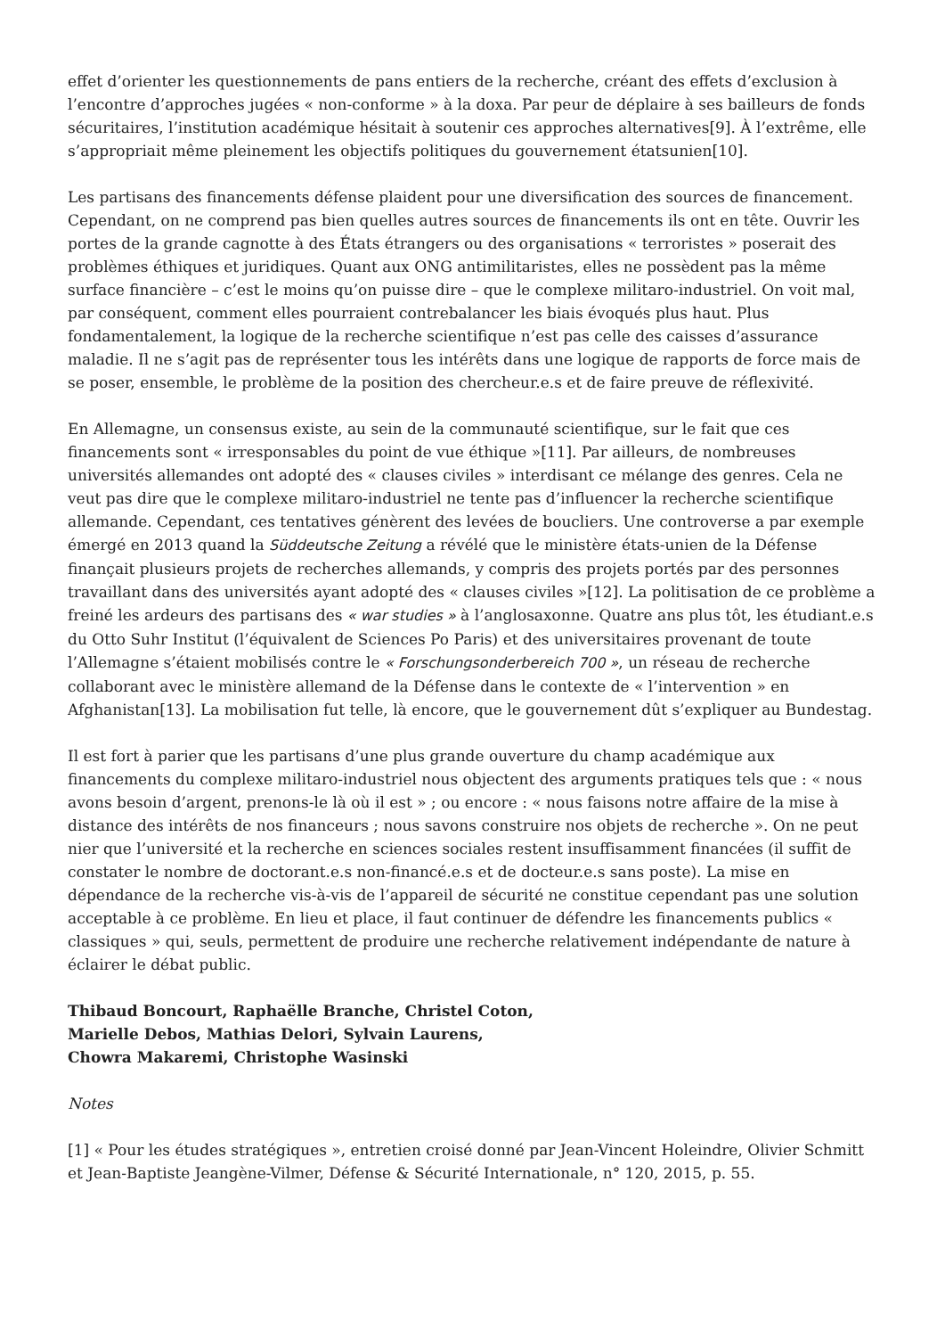effet d’orienter les questionnements de pans entiers de la recherche, créant des effets d’exclusion à l’encontre d’approches jugées « non-conforme » à la doxa. Par peur de déplaire à ses bailleurs de fonds sécuritaires, l’institution académique hésitait à soutenir ces approches alternatives[9]. À l’extrême, elle s’appropriait même pleinement les objectifs politiques du gouvernement étatsunien[10].
Les partisans des financements défense plaident pour une diversification des sources de financement. Cependant, on ne comprend pas bien quelles autres sources de financements ils ont en tête. Ouvrir les portes de la grande cagnotte à des États étrangers ou des organisations « terroristes » poserait des problèmes éthiques et juridiques. Quant aux ONG antimilitaristes, elles ne possèdent pas la même surface financière – c’est le moins qu’on puisse dire – que le complexe militaro-industriel. On voit mal, par conséquent, comment elles pourraient contrebalancer les biais évoqués plus haut. Plus fondamentalement, la logique de la recherche scientifique n’est pas celle des caisses d’assurance maladie. Il ne s’agit pas de représenter tous les intérêts dans une logique de rapports de force mais de se poser, ensemble, le problème de la position des chercheur.e.s et de faire preuve de réflexivité.
En Allemagne, un consensus existe, au sein de la communauté scientifique, sur le fait que ces financements sont « irresponsables du point de vue éthique »[11]. Par ailleurs, de nombreuses universités allemandes ont adopté des « clauses civiles » interdisant ce mélange des genres. Cela ne veut pas dire que le complexe militaro-industriel ne tente pas d’influencer la recherche scientifique allemande. Cependant, ces tentatives génèrent des levées de boucliers. Une controverse a par exemple émergé en 2013 quand la Süddeutsche Zeitung a révélé que le ministère états-unien de la Défense finançait plusieurs projets de recherches allemands, y compris des projets portés par des personnes travaillant dans des universités ayant adopté des « clauses civiles »[12]. La politisation de ce problème a freiné les ardeurs des partisans des « war studies » à l’anglosaxonne. Quatre ans plus tôt, les étudiant.e.s du Otto Suhr Institut (l’équivalent de Sciences Po Paris) et des universitaires provenant de toute l’Allemagne s’étaient mobilisés contre le « Forschungsonderbereich 700 », un réseau de recherche collaborant avec le ministère allemand de la Défense dans le contexte de « l’intervention » en Afghanistan[13]. La mobilisation fut telle, là encore, que le gouvernement dût s’expliquer au Bundestag.
Il est fort à parier que les partisans d’une plus grande ouverture du champ académique aux financements du complexe militaro-industriel nous objectent des arguments pratiques tels que : « nous avons besoin d’argent, prenons-le là où il est » ; ou encore : « nous faisons notre affaire de la mise à distance des intérêts de nos financeurs ; nous savons construire nos objets de recherche ». On ne peut nier que l’université et la recherche en sciences sociales restent insuffisamment financées (il suffit de constater le nombre de doctorant.e.s non-financé.e.s et de docteur.e.s sans poste). La mise en dépendance de la recherche vis-à-vis de l’appareil de sécurité ne constitue cependant pas une solution acceptable à ce problème. En lieu et place, il faut continuer de défendre les financements publics « classiques » qui, seuls, permettent de produire une recherche relativement indépendante de nature à éclairer le débat public.
Thibaud Boncourt, Raphaëlle Branche, Christel Coton,
Marielle Debos, Mathias Delori, Sylvain Laurens,
Chowra Makaremi, Christophe Wasinski
Notes
[1] « Pour les études stratégiques », entretien croisé donné par Jean-Vincent Holeindre, Olivier Schmitt et Jean-Baptiste Jeangène-Vilmer, Défense & Sécurité Internationale, n° 120, 2015, p. 55.